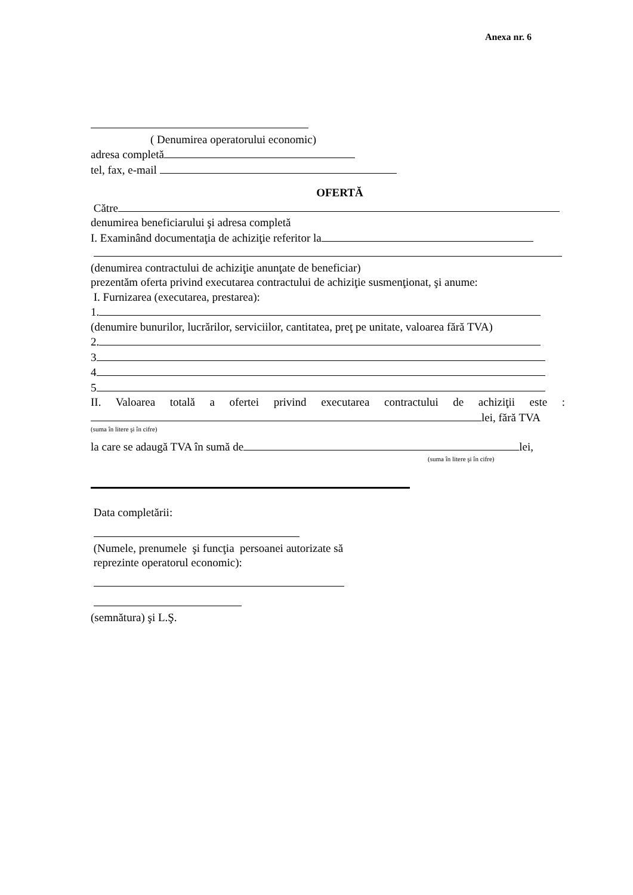Anexa nr. 6
( Denumirea operatorului economic)
adresa completă
tel, fax, e-mail
OFERTĂ
Către
denumirea beneficiarului şi adresa completă
I. Examinând documentaţia de achiziţie referitor la
(denumirea contractului de achiziţie anunţate de beneficiar)
prezentăm oferta privind executarea contractului de achiziţie susmenţionat, şi anume:
I. Furnizarea (executarea, prestarea):
1.
(denumire bunurilor, lucrărilor, serviciilor, cantitatea, preţ pe unitate, valoarea fără TVA)
2.
3
4
5
II. Valoarea totală a ofertei privind executarea contractului de achiziţii este :
lei, fără TVA
(suma în litere şi în cifre)
la care se adaugă TVA în sumă de lei,
(suma în litere şi în cifre)
Data completării:
(Numele, prenumele şi funcţia persoanei autorizate să
reprezinte operatorul economic):
(semnătura) şi L.Ş.